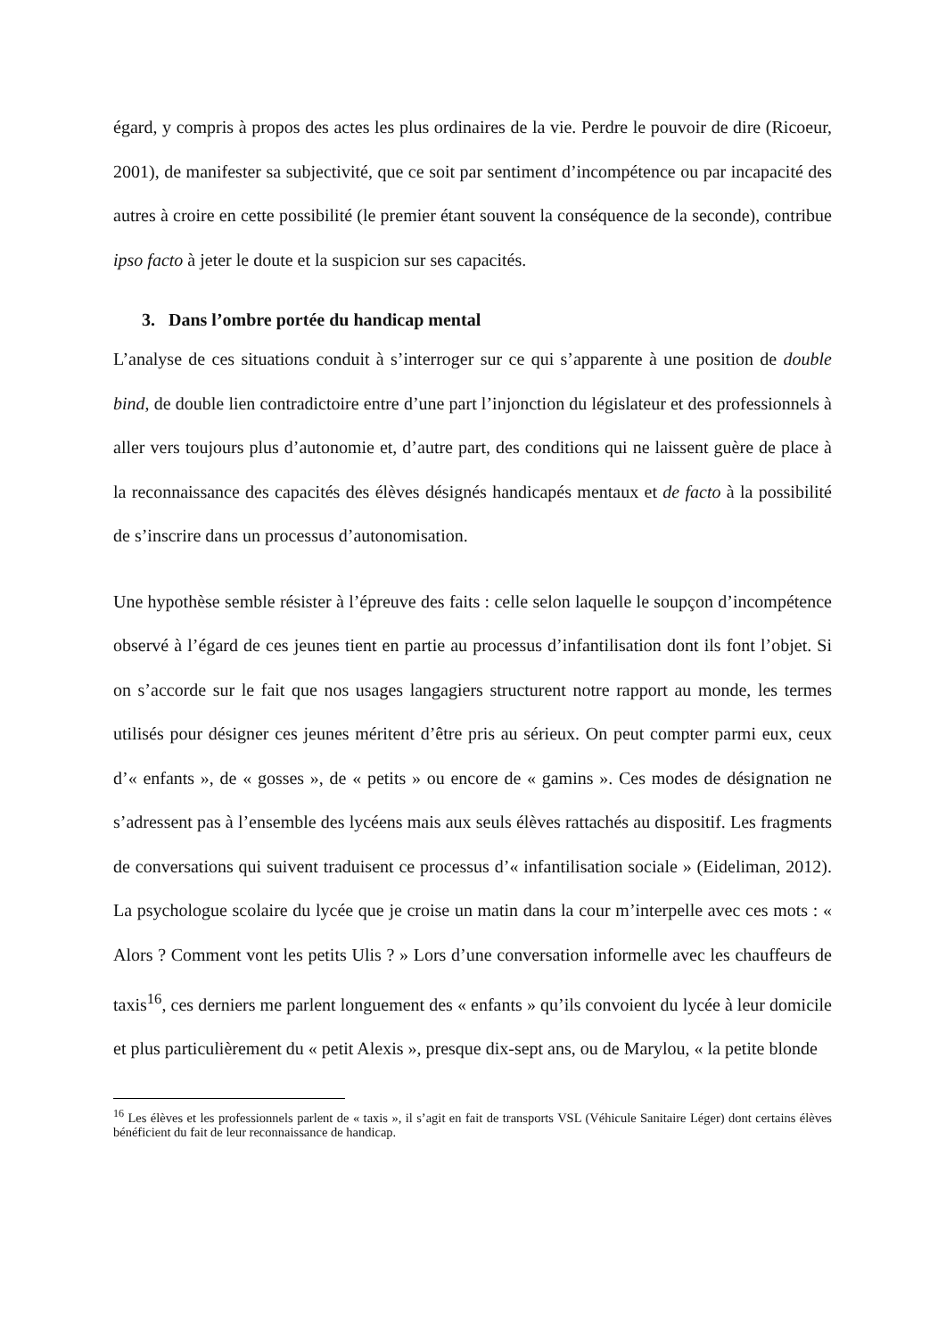égard, y compris à propos des actes les plus ordinaires de la vie. Perdre le pouvoir de dire (Ricoeur, 2001), de manifester sa subjectivité, que ce soit par sentiment d’incompétence ou par incapacité des autres à croire en cette possibilité (le premier étant souvent la conséquence de la seconde), contribue ipso facto à jeter le doute et la suspicion sur ses capacités.
3. Dans l’ombre portée du handicap mental
L’analyse de ces situations conduit à s’interroger sur ce qui s’apparente à une position de double bind, de double lien contradictoire entre d’une part l’injonction du législateur et des professionnels à aller vers toujours plus d’autonomie et, d’autre part, des conditions qui ne laissent guère de place à la reconnaissance des capacités des élèves désignés handicapés mentaux et de facto à la possibilité de s’inscrire dans un processus d’autonomisation.
Une hypothèse semble résister à l’épreuve des faits : celle selon laquelle le soupçon d’incompétence observé à l’égard de ces jeunes tient en partie au processus d’infantilisation dont ils font l’objet. Si on s’accorde sur le fait que nos usages langagiers structurent notre rapport au monde, les termes utilisés pour désigner ces jeunes méritent d’être pris au sérieux. On peut compter parmi eux, ceux d’« enfants », de « gosses », de « petits » ou encore de « gamins ». Ces modes de désignation ne s’adressent pas à l’ensemble des lycéens mais aux seuls élèves rattachés au dispositif. Les fragments de conversations qui suivent traduisent ce processus d’« infantilisation sociale » (Eideliman, 2012). La psychologue scolaire du lycée que je croise un matin dans la cour m’interpelle avec ces mots : « Alors ? Comment vont les petits Ulis ? » Lors d’une conversation informelle avec les chauffeurs de taxis<sup>16</sup>, ces derniers me parlent longuement des « enfants » qu’ils convoient du lycée à leur domicile et plus particulièrement du « petit Alexis », presque dix-sept ans, ou de Marylou, « la petite blonde
<sup>16</sup> Les élèves et les professionnels parlent de « taxis », il s’agit en fait de transports VSL (Véhicule Sanitaire Léger) dont certains élèves bénéficient du fait de leur reconnaissance de handicap.